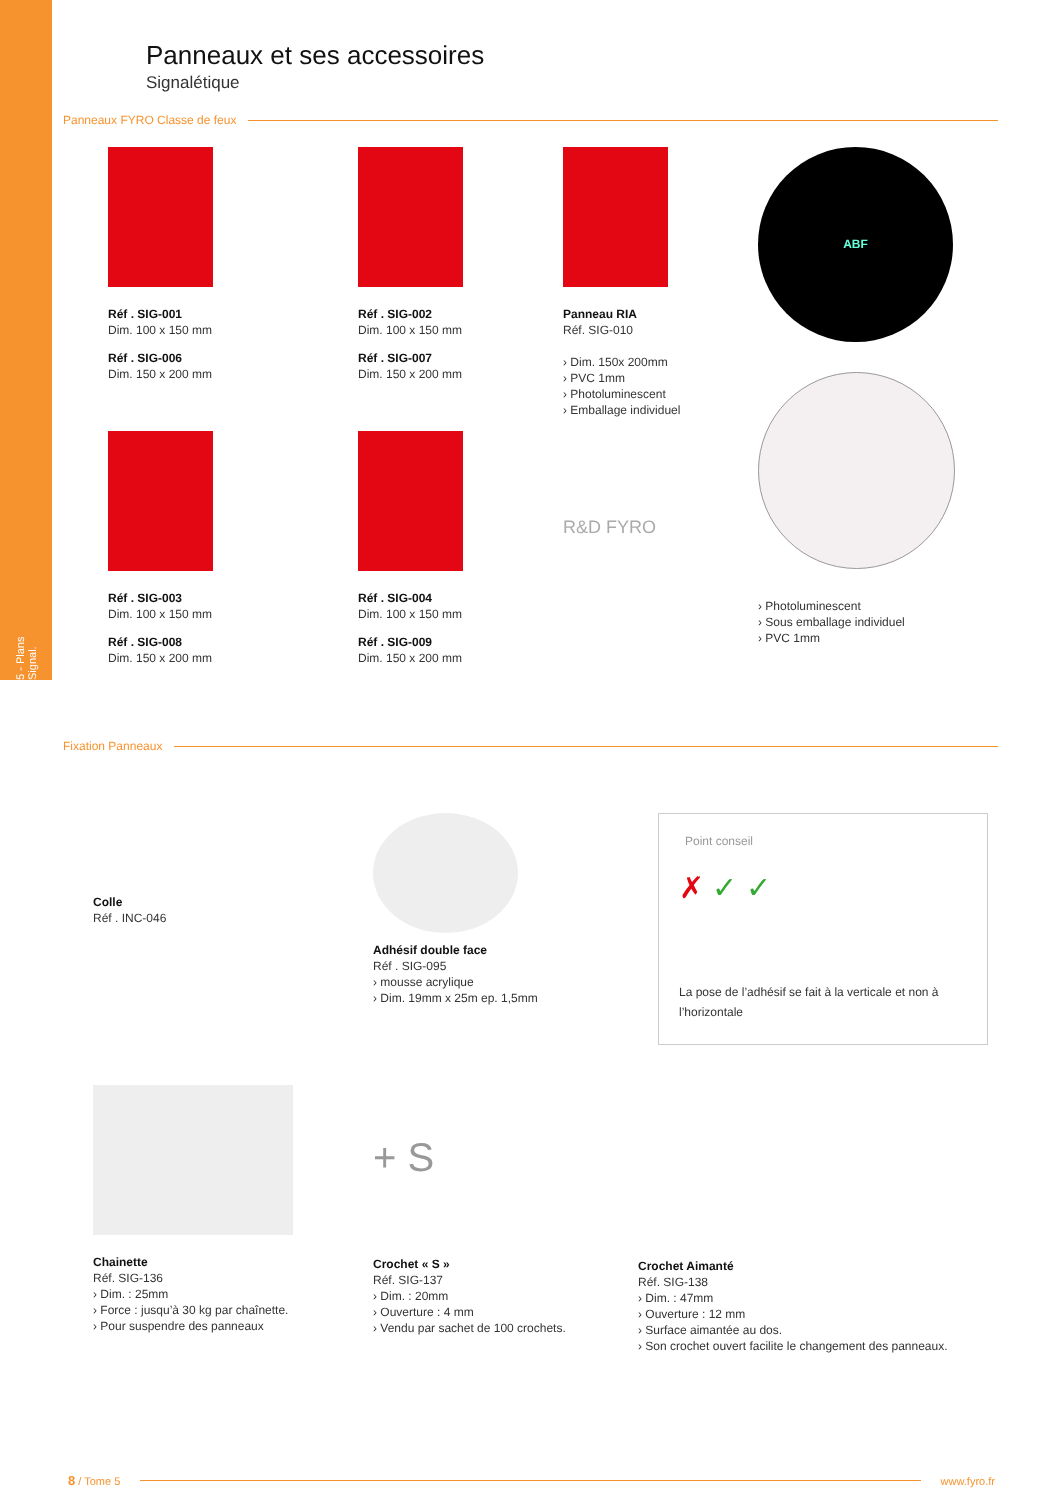5 - Plans Signal.
Panneaux et ses accessoires
Signalétique
Panneaux FYRO Classe de feux
Réf . SIG-001
Dim. 100 x 150 mm
Réf . SIG-006
Dim. 150 x 200 mm
Réf . SIG-003
Dim. 100 x 150 mm
Réf . SIG-008
Dim. 150 x 200 mm
Réf . SIG-002
Dim. 100 x 150 mm
Réf . SIG-007
Dim. 150 x 200 mm
Réf . SIG-004
Dim. 100 x 150 mm
Réf . SIG-009
Dim. 150 x 200 mm
Panneau RIA
Réf. SIG-010
› Dim. 150x 200mm
› PVC 1mm
› Photoluminescent
› Emballage individuel
R&D FYRO
ABF
› Photoluminescent
› Sous emballage individuel
› PVC 1mm
Fixation Panneaux
Colle
Réf . INC-046
Adhésif double face
Réf . SIG-095
› mousse acrylique
› Dim. 19mm x 25m ep. 1,5mm
Point conseil
✗ ✓ ✓
La pose de l’adhésif se fait à la verticale et non à l’horizontale
Chainette
Réf. SIG-136
› Dim. : 25mm
› Force : jusqu’à 30 kg par chaînette.
› Pour suspendre des panneaux
+ S
Crochet « S »
Réf. SIG-137
› Dim. : 20mm
› Ouverture : 4 mm
› Vendu par sachet de 100 crochets.
Crochet Aimanté
Réf. SIG-138
› Dim. : 47mm
› Ouverture : 12 mm
› Surface aimantée au dos.
› Son crochet ouvert facilite le changement des panneaux.
8 / Tome 5 www.fyro.fr